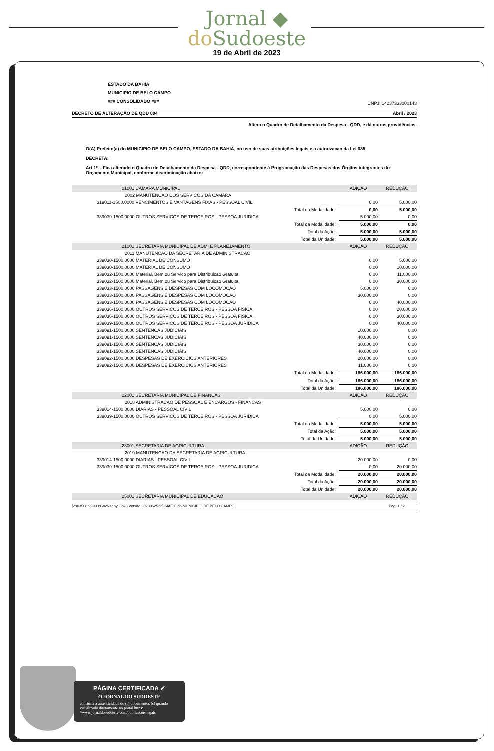Jornal ◆
do Sudoeste
19 de Abril de 2023
ESTADO DA BAHIA
MUNICIPIO DE BELO CAMPO
### CONSOLIDADO ###
CNPJ: 14237333000143
DECRETO DE ALTERAÇÃO DE QDD 004 Abril / 2023
Altera o Quadro de Detalhamento da Despesa - QDD, e dá outras providências.
O(A) Prefeito(a) do MUNICIPIO DE BELO CAMPO, ESTADO DA BAHIA, no uso de suas atribuições legais e a autorizacao da Lei 085,
DECRETA:
Art 1º. - Fica alterado o Quadro de Detalhamento da Despesa - QDD, correspondente à Programação das Despesas dos Órgãos integrantes do Orçamento Municipal, conforme discriminação abaixo:
| 01001 CAMARA MUNICIPAL | ADIÇÃO | REDUÇÃO |
| 2002 MANUTENCAO DOS SERVICOS DA CAMARA | | |
| 319011-1500.0000 VENCIMENTOS E VANTAGENS FIXAS - PESSOAL CIVIL | 0,00 | 5.000,00 |
| Total da Modalidade: | 0,00 | 5.000,00 |
| 339039-1500.0000 OUTROS SERVICOS DE TERCEIROS - PESSOA JURIDICA | 5.000,00 | 0,00 |
| Total da Modalidade: | 5.000,00 | 0,00 |
| Total da Ação: | 5.000,00 | 5.000,00 |
| Total da Unidade: | 5.000,00 | 5.000,00 |
| 21001 SECRETARIA MUNICIPAL DE ADM. E PLANEJAMENTO | ADIÇÃO | REDUÇÃO |
| 2011 MANUTENCAO DA SECRETARIA DE ADMINISTRACAO | | |
| 339030-1500.0000 MATERIAL DE CONSUMO | 0,00 | 5.000,00 |
| 339030-1500.0000 MATERIAL DE CONSUMO | 0,00 | 10.000,00 |
| 339032-1500.0000 Material, Bem ou Servico para Distribuicao Gratuita | 0,00 | 11.000,00 |
| 339032-1500.0000 Material, Bem ou Servico para Distribuicao Gratuita | 0,00 | 30.000,00 |
| 339033-1500.0000 PASSAGENS E DESPESAS COM LOCOMOCAO | 5.000,00 | 0,00 |
| 339033-1500.0000 PASSAGENS E DESPESAS COM LOCOMOCAO | 30.000,00 | 0,00 |
| 339033-1500.0000 PASSAGENS E DESPESAS COM LOCOMOCAO | 0,00 | 40.000,00 |
| 339036-1500.0000 OUTROS SERVICOS DE TERCEIROS - PESSOA FISICA | 0,00 | 20.000,00 |
| 339036-1500.0000 OUTROS SERVICOS DE TERCEIROS - PESSOA FISICA | 0,00 | 30.000,00 |
| 339039-1500.0000 OUTROS SERVICOS DE TERCEIROS - PESSOA JURIDICA | 0,00 | 40.000,00 |
| 339091-1500.0000 SENTENCAS JUDICIAIS | 10.000,00 | 0,00 |
| 339091-1500.0000 SENTENCAS JUDICIAIS | 40.000,00 | 0,00 |
| 339091-1500.0000 SENTENCAS JUDICIAIS | 30.000,00 | 0,00 |
| 339091-1500.0000 SENTENCAS JUDICIAIS | 40.000,00 | 0,00 |
| 339092-1500.0000 DESPESAS DE EXERCICIOS ANTERIORES | 20.000,00 | 0,00 |
| 339092-1500.0000 DESPESAS DE EXERCICIOS ANTERIORES | 11.000,00 | 0,00 |
| Total da Modalidade: | 186.000,00 | 186.000,00 |
| Total da Ação: | 186.000,00 | 186.000,00 |
| Total da Unidade: | 186.000,00 | 186.000,00 |
| 22001 SECRETARIA MUNICIPAL DE FINANCAS | ADIÇÃO | REDUÇÃO |
| 2018 ADMINISTRACAO DE PESSOAL E ENCARGOS - FINANCAS | | |
| 339014-1500.0000 DIARIAS - PESSOAL CIVIL | 5.000,00 | 0,00 |
| 339039-1500.0000 OUTROS SERVICOS DE TERCEIROS - PESSOA JURIDICA | 0,00 | 5.000,00 |
| Total da Modalidade: | 5.000,00 | 5.000,00 |
| Total da Ação: | 5.000,00 | 5.000,00 |
| Total da Unidade: | 5.000,00 | 5.000,00 |
| 23001 SECRETARIA DE AGRICULTURA | ADIÇÃO | REDUÇÃO |
| 2019 MANUTENCAO DA SECRETARIA DE AGRICULTURA | | |
| 339014-1500.0000 DIARIAS - PESSOAL CIVIL | 20.000,00 | 0,00 |
| 339039-1500.0000 OUTROS SERVICOS DE TERCEIROS - PESSOA JURIDICA | 0,00 | 20.000,00 |
| Total da Modalidade: | 20.000,00 | 20.000,00 |
| Total da Ação: | 20.000,00 | 20.000,00 |
| Total da Unidade: | 20.000,00 | 20.000,00 |
| 25001 SECRETARIA MUNICIPAL DE EDUCACAO | ADIÇÃO | REDUÇÃO |
[2903508:99999:GovNet by Link3 Versão:2023062522] SIAFIC do MUNICIPIO DE BELO CAMPO Pag: 1 / 2
PÁGINA CERTIFICADA ✔
O JORNAL DO SUDOESTE
confirma a autenticidade do (s) documentos (s) quando visualizado diretamente no portal https: //www.jornaldosudoeste.com/publicacoeslegais